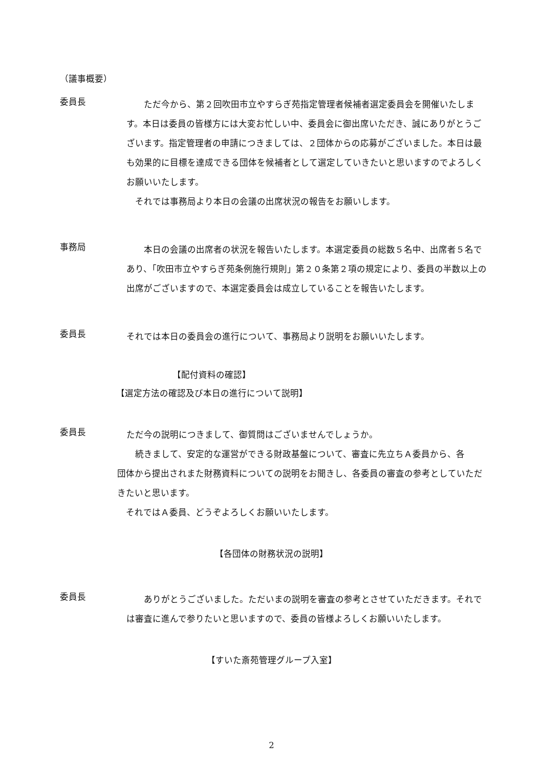（議事概要）
委員長
　　ただ今から、第２回吹田市立やすらぎ苑指定管理者候補者選定委員会を開催いたします。本日は委員の皆様方には大変お忙しい中、委員会に御出席いただき、誠にありがとうございます。指定管理者の申請につきましては、２団体からの応募がございました。本日は最も効果的に目標を達成できる団体を候補者として選定していきたいと思いますのでよろしくお願いいたします。
　それでは事務局より本日の会議の出席状況の報告をお願いします。
事務局
　　本日の会議の出席者の状況を報告いたします。本選定委員の総数５名中、出席者５名であり、「吹田市立やすらぎ苑条例施行規則」第２０条第２項の規定により、委員の半数以上の出席がございますので、本選定委員会は成立していることを報告いたします。
委員長
それでは本日の委員会の進行について、事務局より説明をお願いいたします。
【配付資料の確認】
【選定方法の確認及び本日の進行について説明】
委員長
ただ今の説明につきまして、御質問はございませんでしょうか。
　続きまして、安定的な運営ができる財政基盤について、審査に先立ちＡ委員から、各
団体から提出されまた財務資料についての説明をお聞きし、各委員の審査の参考としていただきたいと思います。
　それではＡ委員、どうぞよろしくお願いいたします。
【各団体の財務状況の説明】
委員長
　　ありがとうございました。ただいまの説明を審査の参考とさせていただきます。それでは審査に進んで参りたいと思いますので、委員の皆様よろしくお願いいたします。
【すいた斎苑管理グループ入室】
2